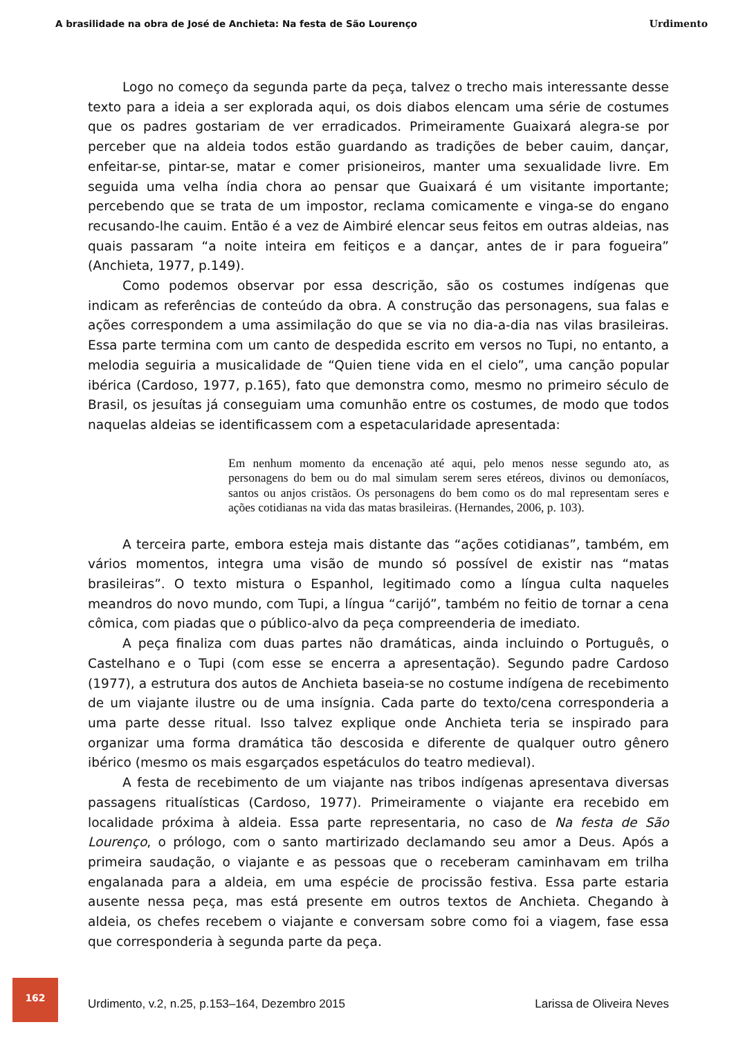A brasilidade na obra de José de Anchieta: Na festa de São Lourenço Urdimento
Logo no começo da segunda parte da peça, talvez o trecho mais interessante desse texto para a ideia a ser explorada aqui, os dois diabos elencam uma série de costumes que os padres gostariam de ver erradicados. Primeiramente Guaixará alegra-se por perceber que na aldeia todos estão guardando as tradições de beber cauim, dançar, enfeitar-se, pintar-se, matar e comer prisioneiros, manter uma sexualidade livre. Em seguida uma velha índia chora ao pensar que Guaixará é um visitante importante; percebendo que se trata de um impostor, reclama comicamente e vinga-se do engano recusando-lhe cauim. Então é a vez de Aimbiré elencar seus feitos em outras aldeias, nas quais passaram “a noite inteira em feitiços e a dançar, antes de ir para fogueira” (Anchieta, 1977, p.149).
Como podemos observar por essa descrição, são os costumes indígenas que indicam as referências de conteúdo da obra. A construção das personagens, sua falas e ações correspondem a uma assimilação do que se via no dia-a-dia nas vilas brasileiras. Essa parte termina com um canto de despedida escrito em versos no Tupi, no entanto, a melodia seguiria a musicalidade de “Quien tiene vida en el cielo”, uma canção popular ibérica (Cardoso, 1977, p.165), fato que demonstra como, mesmo no primeiro século de Brasil, os jesuítas já conseguiam uma comunhão entre os costumes, de modo que todos naquelas aldeias se identificassem com a espetacularidade apresentada:
Em nenhum momento da encenação até aqui, pelo menos nesse segundo ato, as personagens do bem ou do mal simulam serem seres etéreos, divinos ou demoníacos, santos ou anjos cristãos. Os personagens do bem como os do mal representam seres e ações cotidianas na vida das matas brasileiras. (Hernandes, 2006, p. 103).
A terceira parte, embora esteja mais distante das “ações cotidianas”, também, em vários momentos, integra uma visão de mundo só possível de existir nas “matas brasileiras”. O texto mistura o Espanhol, legitimado como a língua culta naqueles meandros do novo mundo, com Tupi, a língua “carijó”, também no feitio de tornar a cena cômica, com piadas que o público-alvo da peça compreenderia de imediato.
A peça finaliza com duas partes não dramáticas, ainda incluindo o Português, o Castelhano e o Tupi (com esse se encerra a apresentação). Segundo padre Cardoso (1977), a estrutura dos autos de Anchieta baseia-se no costume indígena de recebimento de um viajante ilustre ou de uma insígnia. Cada parte do texto/cena corresponderia a uma parte desse ritual. Isso talvez explique onde Anchieta teria se inspirado para organizar uma forma dramática tão descosida e diferente de qualquer outro gênero ibérico (mesmo os mais esgarçados espetáculos do teatro medieval).
A festa de recebimento de um viajante nas tribos indígenas apresentava diversas passagens ritualísticas (Cardoso, 1977). Primeiramente o viajante era recebido em localidade próxima à aldeia. Essa parte representaria, no caso de Na festa de São Lourenço, o prólogo, com o santo martirizado declamando seu amor a Deus. Após a primeira saudação, o viajante e as pessoas que o receberam caminhavam em trilha engalanada para a aldeia, em uma espécie de procissão festiva. Essa parte estaria ausente nessa peça, mas está presente em outros textos de Anchieta. Chegando à aldeia, os chefes recebem o viajante e conversam sobre como foi a viagem, fase essa que corresponderia à segunda parte da peça.
162
Urdimento, v.2, n.25, p.153–164, Dezembro 2015
Larissa de Oliveira Neves